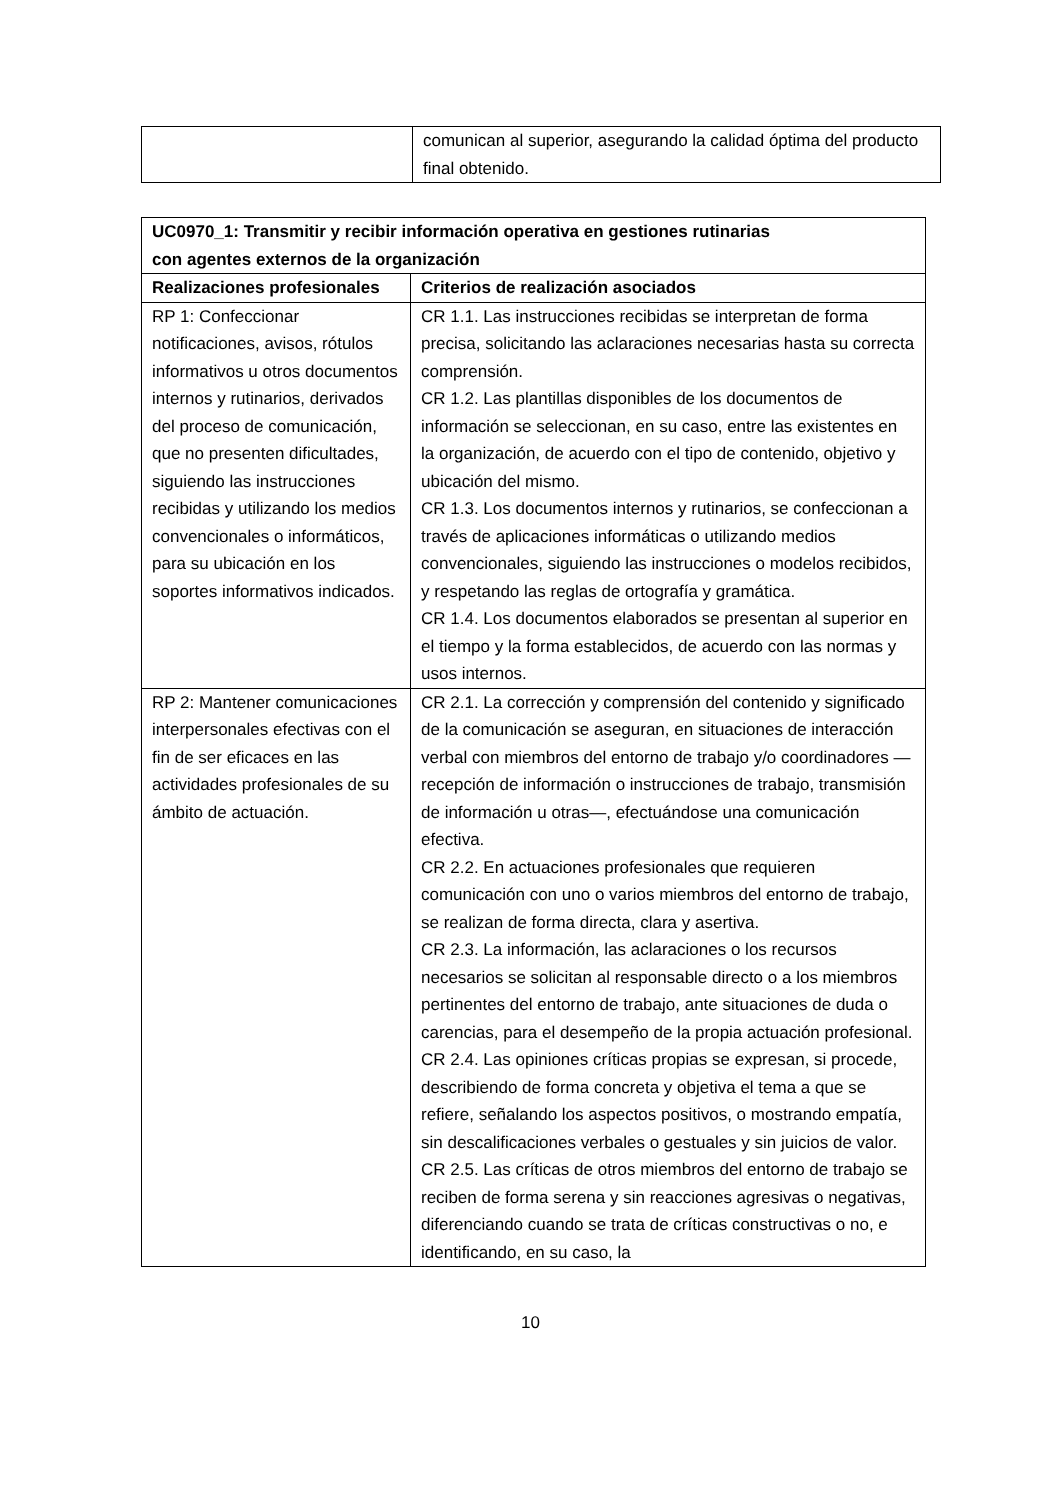| | comunican al superior, asegurando la calidad óptima del producto final obtenido. |
| UC0970_1: Transmitir y recibir información operativa en gestiones rutinarias con agentes externos de la organización | |
| --- | --- |
| Realizaciones profesionales | Criterios de realización asociados |
| RP 1: Confeccionar notificaciones, avisos, rótulos informativos u otros documentos internos y rutinarios, derivados del proceso de comunicación, que no presenten dificultades, siguiendo las instrucciones recibidas y utilizando los medios convencionales o informáticos, para su ubicación en los soportes informativos indicados. | CR 1.1. Las instrucciones recibidas se interpretan de forma precisa, solicitando las aclaraciones necesarias hasta su correcta comprensión. CR 1.2. Las plantillas disponibles de los documentos de información se seleccionan, en su caso, entre las existentes en la organización, de acuerdo con el tipo de contenido, objetivo y ubicación del mismo. CR 1.3. Los documentos internos y rutinarios, se confeccionan a través de aplicaciones informáticas o utilizando medios convencionales, siguiendo las instrucciones o modelos recibidos, y respetando las reglas de ortografía y gramática. CR 1.4. Los documentos elaborados se presentan al superior en el tiempo y la forma establecidos, de acuerdo con las normas y usos internos. |
| RP 2: Mantener comunicaciones interpersonales efectivas con el fin de ser eficaces en las actividades profesionales de su ámbito de actuación. | CR 2.1. La corrección y comprensión del contenido y significado de la comunicación se aseguran, en situaciones de interacción verbal con miembros del entorno de trabajo y/o coordinadores —recepción de información o instrucciones de trabajo, transmisión de información u otras—, efectuándose una comunicación efectiva. CR 2.2. En actuaciones profesionales que requieren comunicación con uno o varios miembros del entorno de trabajo, se realizan de forma directa, clara y asertiva. CR 2.3. La información, las aclaraciones o los recursos necesarios se solicitan al responsable directo o a los miembros pertinentes del entorno de trabajo, ante situaciones de duda o carencias, para el desempeño de la propia actuación profesional. CR 2.4. Las opiniones críticas propias se expresan, si procede, describiendo de forma concreta y objetiva el tema a que se refiere, señalando los aspectos positivos, o mostrando empatía, sin descalificaciones verbales o gestuales y sin juicios de valor. CR 2.5. Las críticas de otros miembros del entorno de trabajo se reciben de forma serena y sin reacciones agresivas o negativas, diferenciando cuando se trata de críticas constructivas o no, e identificando, en su caso, la |
10